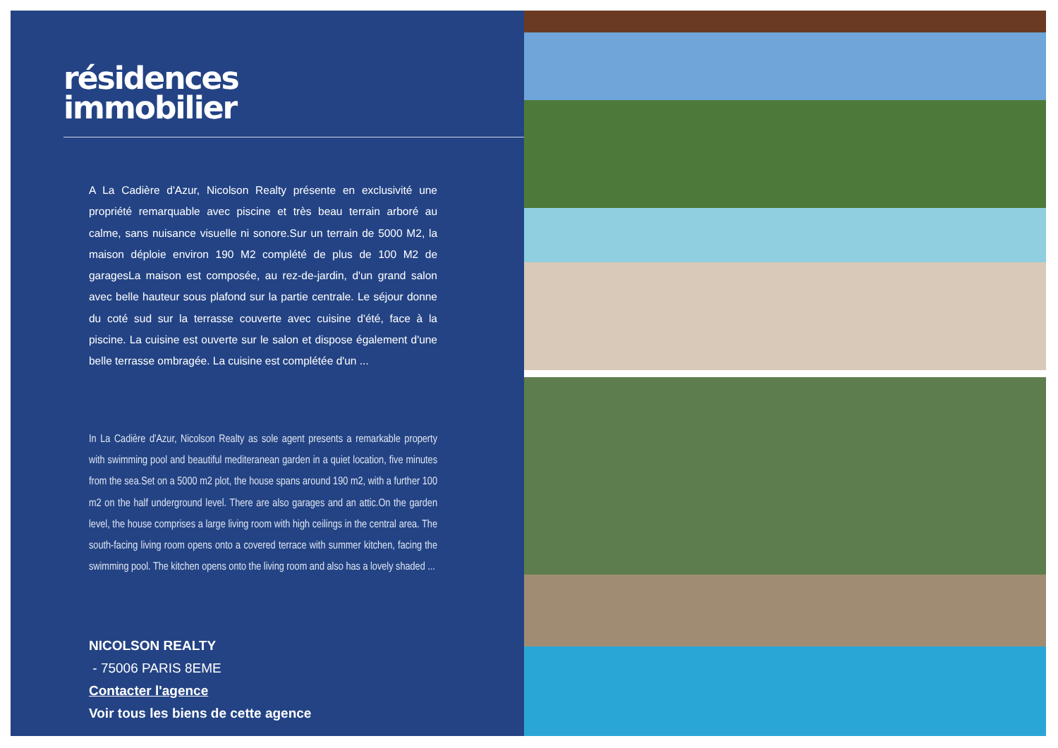résidences
immobilier
A La Cadière d'Azur, Nicolson Realty présente en exclusivité une propriété remarquable avec piscine et très beau terrain arboré au calme, sans nuisance visuelle ni sonore.Sur un terrain de 5000 M2, la maison déploie environ 190 M2 complété de plus de 100 M2 de garagesLa maison est composée, au rez-de-jardin, d'un grand salon avec belle hauteur sous plafond sur la partie centrale. Le séjour donne du coté sud sur la terrasse couverte avec cuisine d'été, face à la piscine. La cuisine est ouverte sur le salon et dispose également d'une belle terrasse ombragée. La cuisine est complétée d'un ...
In La Cadière d'Azur, Nicolson Realty as sole agent presents a remarkable property with swimming pool and beautiful mediteranean garden in a quiet location, five minutes from the sea.Set on a 5000 m2 plot, the house spans around 190 m2, with a further 100 m2 on the half underground level. There are also garages and an attic.On the garden level, the house comprises a large living room with high ceilings in the central area. The south-facing living room opens onto a covered terrace with summer kitchen, facing the swimming pool. The kitchen opens onto the living room and also has a lovely shaded ...
NICOLSON REALTY
- 75006 PARIS 8EME
Contacter l'agence
Voir tous les biens de cette agence